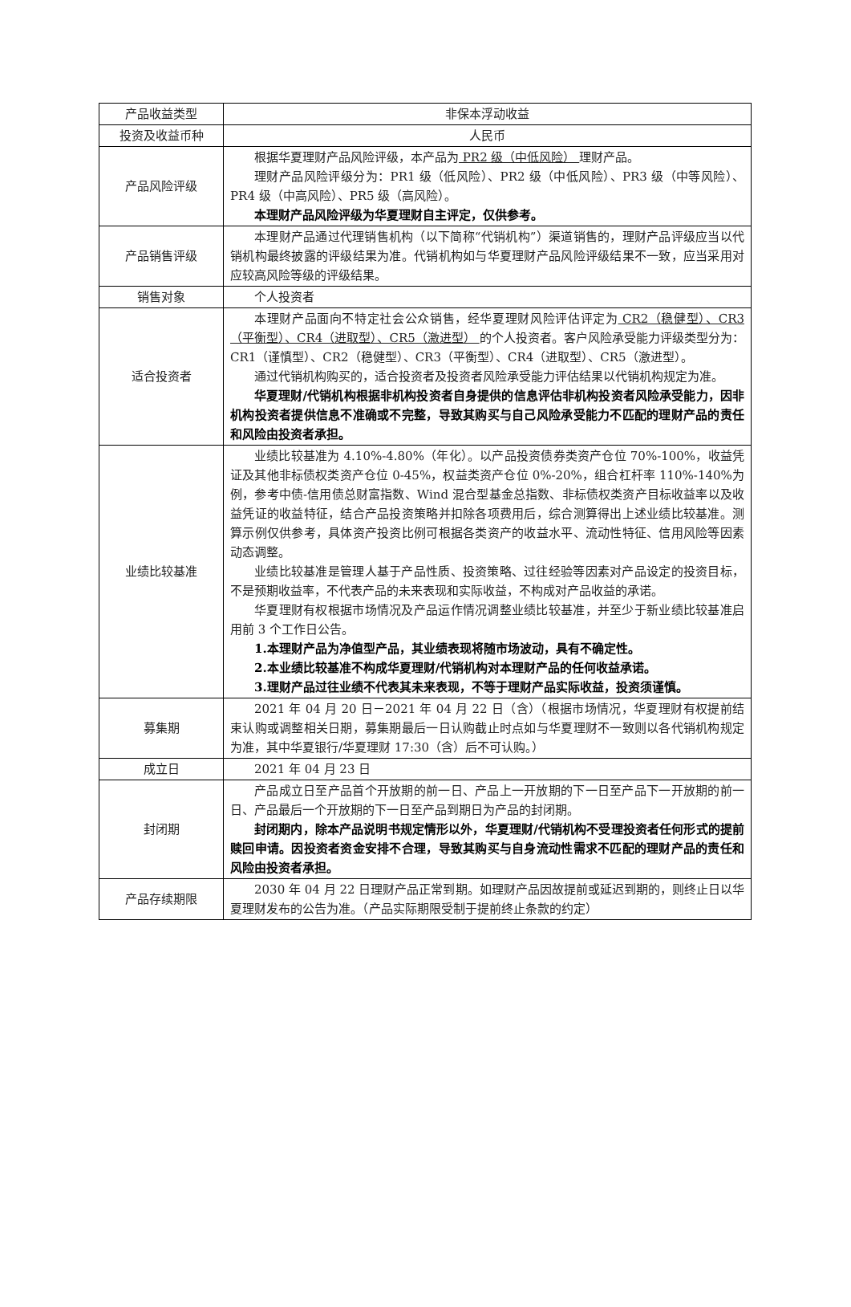| 产品收益类型 | 非保本浮动收益 |
| 投资及收益币种 | 人民币 |
| 产品风险评级 | 根据华夏理财产品风险评级，本产品为 PR2 级（中低风险） 理财产品。 理财产品风险评级分为：PR1 级（低风险）、PR2 级（中低风险）、PR3 级（中等风险）、PR4 级（中高风险）、PR5 级（高风险）。 本理财产品风险评级为华夏理财自主评定，仅供参考。 |
| 产品销售评级 | 本理财产品通过代理销售机构（以下简称“代销机构”）渠道销售的，理财产品评级应当以代销机构最终披露的评级结果为准。代销机构如与华夏理财产品风险评级结果不一致，应当采用对应较高风险等级的评级结果。 |
| 销售对象 | 个人投资者 |
| 适合投资者 | 本理财产品面向不特定社会公众销售，经华夏理财风险评估评定为 CR2（稳健型）、CR3（平衡型）、CR4（进取型）、CR5（激进型） 的个人投资者。客户风险承受能力评级类型分为：CR1（谨慎型）、CR2（稳健型）、CR3（平衡型）、CR4（进取型）、CR5（激进型）。 通过代销机构购买的，适合投资者及投资者风险承受能力评估结果以代销机构规定为准。 华夏理财/代销机构根据非机构投资者自身提供的信息评估非机构投资者风险承受能力，因非机构投资者提供信息不准确或不完整，导致其购买与自己风险承受能力不匹配的理财产品的责任和风险由投资者承担。 |
| 业绩比较基准 | 业绩比较基准为 4.10%-4.80%（年化）。以产品投资债券类资产仓位 70%-100%，收益凭证及其他非标债权类资产仓位 0-45%，权益类资产仓位 0%-20%，组合杠杆率 110%-140%为例，参考中债-信用债总财富指数、Wind 混合型基金总指数、非标债权类资产目标收益率以及收益凭证的收益特征，结合产品投资策略并扣除各项费用后，综合测算得出上述业绩比较基准。测算示例仅供参考，具体资产投资比例可根据各类资产的收益水平、流动性特征、信用风险等因素动态调整。 业绩比较基准是管理人基于产品性质、投资策略、过往经验等因素对产品设定的投资目标，不是预期收益率，不代表产品的未来表现和实际收益，不构成对产品收益的承诺。 华夏理财有权根据市场情况及产品运作情况调整业绩比较基准，并至少于新业绩比较基准启用前 3 个工作日公告。 1.本理财产品为净值型产品，其业绩表现将随市场波动，具有不确定性。 2.本业绩比较基准不构成华夏理财/代销机构对本理财产品的任何收益承诺。 3.理财产品过往业绩不代表其未来表现，不等于理财产品实际收益，投资须谨慎。 |
| 募集期 | 2021 年 04 月 20 日－2021 年 04 月 22 日（含）（根据市场情况，华夏理财有权提前结束认购或调整相关日期，募集期最后一日认购截止时点如与华夏理财不一致则以各代销机构规定为准，其中华夏银行/华夏理财 17:30（含）后不可认购。） |
| 成立日 | 2021 年 04 月 23 日 |
| 封闭期 | 产品成立日至产品首个开放期的前一日、产品上一开放期的下一日至产品下一开放期的前一日、产品最后一个开放期的下一日至产品到期日为产品的封闭期。 封闭期内，除本产品说明书规定情形以外，华夏理财/代销机构不受理投资者任何形式的提前赎回申请。因投资者资金安排不合理，导致其购买与自身流动性需求不匹配的理财产品的责任和风险由投资者承担。 |
| 产品存续期限 | 2030 年 04 月 22 日理财产品正常到期。如理财产品因故提前或延迟到期的，则终止日以华夏理财发布的公告为准。（产品实际期限受制于提前终止条款的约定） |